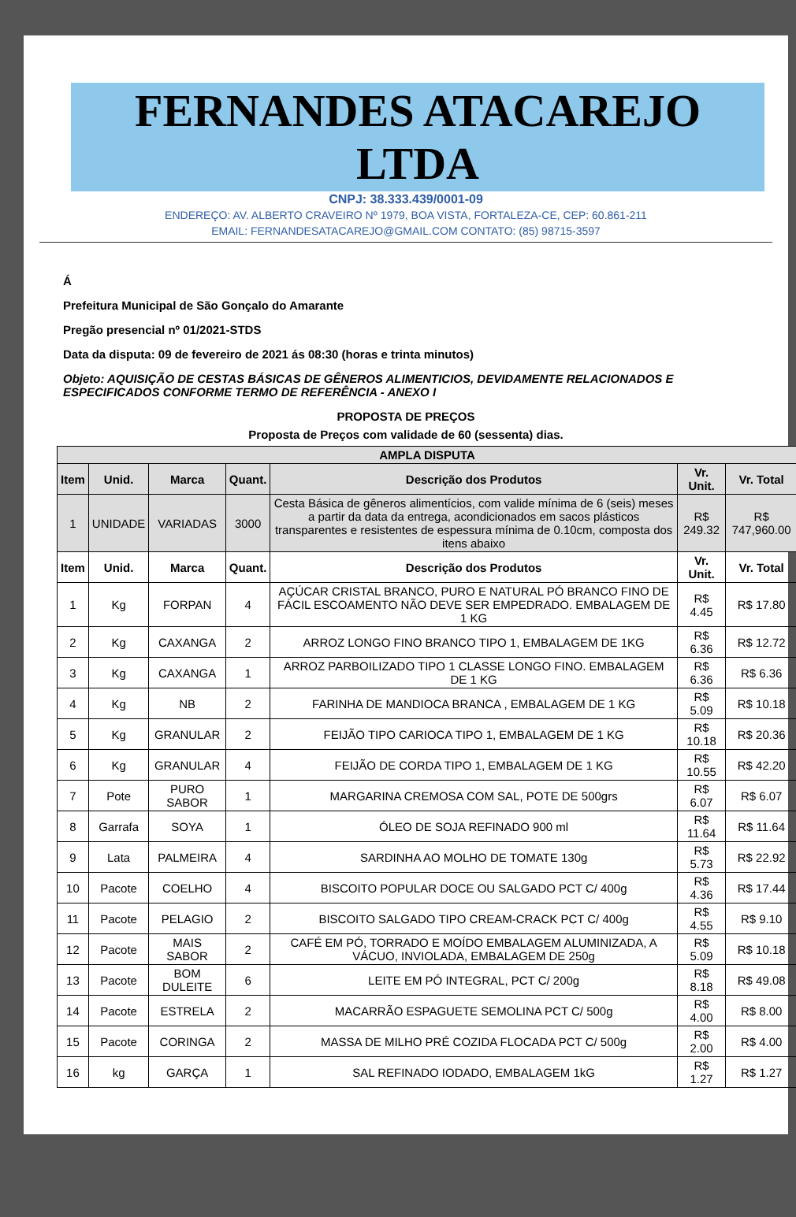FERNANDES ATACAREJO LTDA
CNPJ: 38.333.439/0001-09
ENDEREÇO: AV. ALBERTO CRAVEIRO Nº 1979, BOA VISTA, FORTALEZA-CE, CEP: 60.861-211
EMAIL: FERNANDESATACAREJO@GMAIL.COM CONTATO: (85) 98715-3597
Á
Prefeitura Municipal de São Gonçalo do Amarante
Pregão presencial nº 01/2021-STDS
Data da disputa: 09 de fevereiro de 2021 ás 08:30 (horas e trinta minutos)
Objeto: AQUISIÇÃO DE CESTAS BÁSICAS DE GÊNEROS ALIMENTICIOS, DEVIDAMENTE RELACIONADOS E ESPECIFICADOS CONFORME TERMO DE REFERÊNCIA - ANEXO I
PROPOSTA DE PREÇOS
Proposta de Preços com validade de 60 (sessenta) dias.
| AMPLA DISPUTA | | | | | | |
| --- | --- | --- | --- | --- | --- | --- |
| Item | Unid. | Marca | Quant. | Descrição dos Produtos | Vr. Unit. | Vr. Total |
| 1 | UNIDADE | VARIADAS | 3000 | Cesta Básica de gêneros alimentícios, com valide mínima de 6 (seis) meses a partir da data da entrega, acondicionados em sacos plásticos transparentes e resistentes de espessura mínima de 0.10cm, composta dos itens abaixo | R$ 249.32 | R$ 747,960.00 |
| Item | Unid. | Marca | Quant. | Descrição dos Produtos | Vr. Unit. | Vr. Total |
| 1 | Kg | FORPAN | 4 | AÇÚCAR CRISTAL BRANCO, PURO E NATURAL PÓ BRANCO FINO DE FÁCIL ESCOAMENTO NÃO DEVE SER EMPEDRADO. EMBALAGEM DE 1 KG | R$ 4.45 | R$ 17.80 |
| 2 | Kg | CAXANGA | 2 | ARROZ LONGO FINO BRANCO TIPO 1, EMBALAGEM DE 1KG | R$ 6.36 | R$ 12.72 |
| 3 | Kg | CAXANGA | 1 | ARROZ PARBOILIZADO TIPO 1 CLASSE LONGO FINO. EMBALAGEM DE 1 KG | R$ 6.36 | R$ 6.36 |
| 4 | Kg | NB | 2 | FARINHA DE MANDIOCA BRANCA , EMBALAGEM DE 1 KG | R$ 5.09 | R$ 10.18 |
| 5 | Kg | GRANULAR | 2 | FEIJÃO TIPO CARIOCA TIPO 1, EMBALAGEM DE 1 KG | R$ 10.18 | R$ 20.36 |
| 6 | Kg | GRANULAR | 4 | FEIJÃO DE CORDA TIPO 1, EMBALAGEM DE 1 KG | R$ 10.55 | R$ 42.20 |
| 7 | Pote | PURO SABOR | 1 | MARGARINA CREMOSA COM SAL, POTE DE 500grs | R$ 6.07 | R$ 6.07 |
| 8 | Garrafa | SOYA | 1 | ÓLEO DE SOJA REFINADO 900 ml | R$ 11.64 | R$ 11.64 |
| 9 | Lata | PALMEIRA | 4 | SARDINHA AO MOLHO DE TOMATE 130g | R$ 5.73 | R$ 22.92 |
| 10 | Pacote | COELHO | 4 | BISCOITO POPULAR DOCE OU SALGADO PCT C/ 400g | R$ 4.36 | R$ 17.44 |
| 11 | Pacote | PELAGIO | 2 | BISCOITO SALGADO TIPO CREAM-CRACK PCT C/ 400g | R$ 4.55 | R$ 9.10 |
| 12 | Pacote | MAIS SABOR | 2 | CAFÉ EM PÓ, TORRADO E MOÍDO EMBALAGEM ALUMINIZADA, A VÁCUO, INVIOLADA, EMBALAGEM DE 250g | R$ 5.09 | R$ 10.18 |
| 13 | Pacote | BOM DULEITE | 6 | LEITE EM PÓ INTEGRAL, PCT C/ 200g | R$ 8.18 | R$ 49.08 |
| 14 | Pacote | ESTRELA | 2 | MACARRÃO ESPAGUETE SEMOLINA PCT C/ 500g | R$ 4.00 | R$ 8.00 |
| 15 | Pacote | CORINGA | 2 | MASSA DE MILHO PRÉ COZIDA FLOCADA PCT C/ 500g | R$ 2.00 | R$ 4.00 |
| 16 | kg | GARÇA | 1 | SAL REFINADO IODADO, EMBALAGEM 1kG | R$ 1.27 | R$ 1.27 |